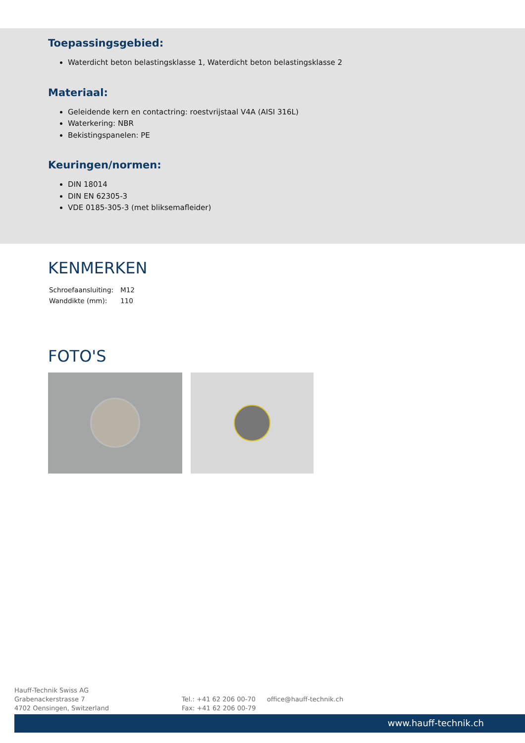Toepassingsgebied:
Waterdicht beton belastingsklasse 1, Waterdicht beton belastingsklasse 2
Materiaal:
Geleidende kern en contactring: roestvrijstaal V4A (AISI 316L)
Waterkering: NBR
Bekistingspanelen: PE
Keuringen/normen:
DIN 18014
DIN EN 62305-3
VDE 0185-305-3 (met bliksemafleider)
KENMERKEN
| Schroefaansluiting: | M12 |
| Wanddikte (mm): | 110 |
FOTO'S
Hauff-Technik Swiss AG
Grabenackerstrasse 7
4702 Oensingen, Switzerland
Tel.: +41 62 206 00-70
Fax: +41 62 206 00-79
office@hauff-technik.ch
www.hauff-technik.ch